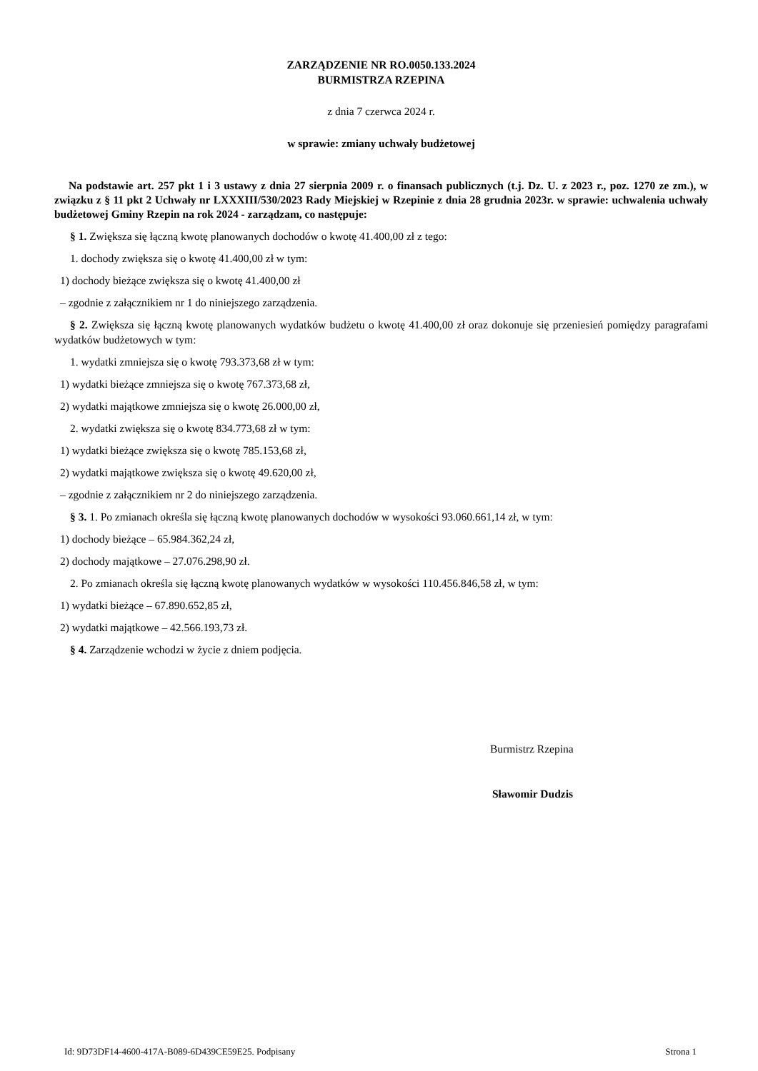ZARZĄDZENIE NR RO.0050.133.2024
BURMISTRZA RZEPINA
z dnia 7 czerwca 2024 r.
w sprawie: zmiany uchwały budżetowej
Na podstawie art. 257 pkt 1 i 3 ustawy z dnia 27 sierpnia 2009 r. o finansach publicznych (t.j. Dz. U. z 2023 r., poz. 1270 ze zm.), w związku z § 11 pkt 2 Uchwały nr LXXXIII/530/2023 Rady Miejskiej w Rzepinie z dnia 28 grudnia 2023r. w sprawie: uchwalenia uchwały budżetowej Gminy Rzepin na rok 2024 - zarządzam, co następuje:
§ 1. Zwiększa się łączną kwotę planowanych dochodów o kwotę 41.400,00 zł z tego:
1. dochody zwiększa się o kwotę 41.400,00 zł w tym:
1) dochody bieżące zwiększa się o kwotę 41.400,00 zł
– zgodnie z załącznikiem nr 1 do niniejszego zarządzenia.
§ 2. Zwiększa się łączną kwotę planowanych wydatków budżetu o kwotę 41.400,00 zł oraz dokonuje się przeniesień pomiędzy paragrafami wydatków budżetowych w tym:
1. wydatki zmniejsza się o kwotę 793.373,68 zł w tym:
1) wydatki bieżące zmniejsza się o kwotę 767.373,68 zł,
2) wydatki majątkowe zmniejsza się o kwotę 26.000,00 zł,
2. wydatki zwiększa się o kwotę 834.773,68 zł w tym:
1) wydatki bieżące zwiększa się o kwotę 785.153,68 zł,
2) wydatki majątkowe zwiększa się o kwotę 49.620,00 zł,
– zgodnie z załącznikiem nr 2 do niniejszego zarządzenia.
§ 3. 1. Po zmianach określa się łączną kwotę planowanych dochodów w wysokości 93.060.661,14 zł, w tym:
1) dochody bieżące – 65.984.362,24 zł,
2) dochody majątkowe – 27.076.298,90 zł.
2. Po zmianach określa się łączną kwotę planowanych wydatków w wysokości 110.456.846,58 zł, w tym:
1) wydatki bieżące – 67.890.652,85 zł,
2) wydatki majątkowe – 42.566.193,73 zł.
§ 4. Zarządzenie wchodzi w życie z dniem podjęcia.
Burmistrz Rzepina
Sławomir Dudzis
Id: 9D73DF14-4600-417A-B089-6D439CE59E25. Podpisany Strona 1